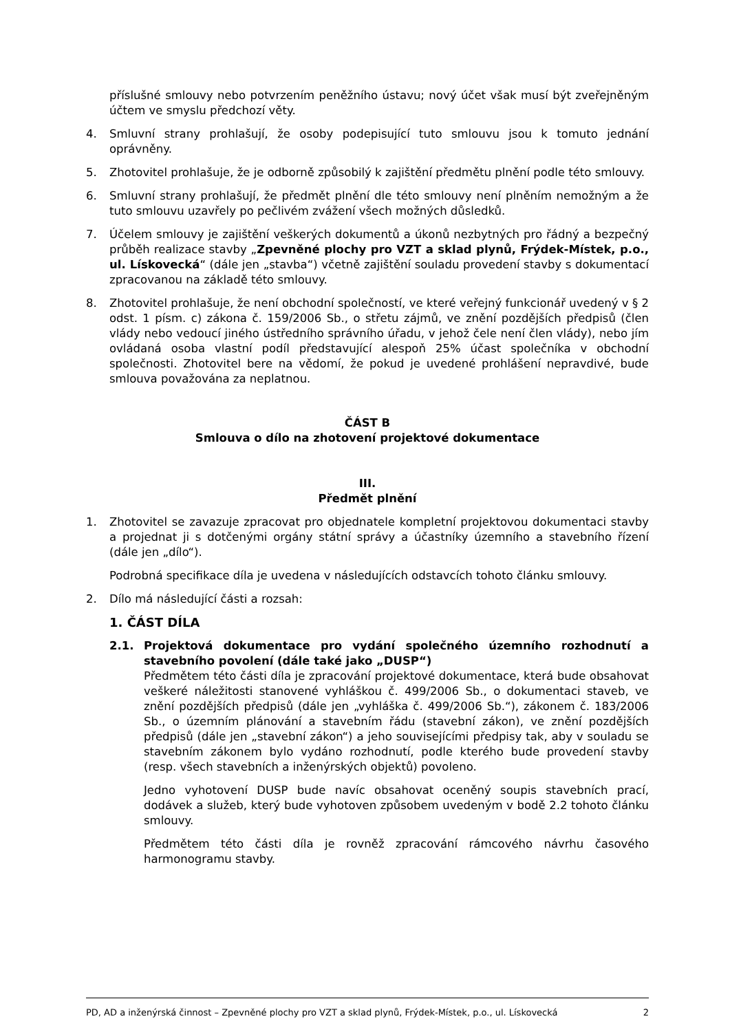příslušné smlouvy nebo potvrzením peněžního ústavu; nový účet však musí být zveřejněným účtem ve smyslu předchozí věty.
4. Smluvní strany prohlašují, že osoby podepisující tuto smlouvu jsou k tomuto jednání oprávněny.
5. Zhotovitel prohlašuje, že je odborně způsobilý k zajištění předmětu plnění podle této smlouvy.
6. Smluvní strany prohlašují, že předmět plnění dle této smlouvy není plněním nemožným a že tuto smlouvu uzavřely po pečlivém zvážení všech možných důsledků.
7. Účelem smlouvy je zajištění veškerých dokumentů a úkonů nezbytných pro řádný a bezpečný průběh realizace stavby „Zpevněné plochy pro VZT a sklad plynů, Frýdek-Místek, p.o., ul. Lískovecká“ (dále jen „stavba“) včetně zajištění souladu provedení stavby s dokumentací zpracovanou na základě této smlouvy.
8. Zhotovitel prohlašuje, že není obchodní společností, ve které veřejný funkcionář uvedený v § 2 odst. 1 písm. c) zákona č. 159/2006 Sb., o střetu zájmů, ve znění pozdějších předpisů (člen vlády nebo vedoucí jiného ústředního správního úřadu, v jehož čele není člen vlády), nebo jím ovládaná osoba vlastní podíl představující alespoň 25% účast společníka v obchodní společnosti. Zhotovitel bere na vědomí, že pokud je uvedené prohlášení nepravdivé, bude smlouva považována za neplatnou.
ČÁST B
Smlouva o dílo na zhotovení projektové dokumentace
III.
Předmět plnění
1. Zhotovitel se zavazuje zpracovat pro objednatele kompletní projektovou dokumentaci stavby a projednat ji s dotčenými orgány státní správy a účastníky územního a stavebního řízení (dále jen „dílo“).
Podrobná specifikace díla je uvedena v následujících odstavcích tohoto článku smlouvy.
2. Dílo má následující části a rozsah:
1. ČÁST DÍLA
2.1. Projektová dokumentace pro vydání společného územního rozhodnutí a stavebního povolení (dále také jako „DUSP“)
Předmětem této části díla je zpracování projektové dokumentace, která bude obsahovat veškeré náležitosti stanovené vyhláškou č. 499/2006 Sb., o dokumentaci staveb, ve znění pozdějších předpisů (dále jen „vyhláška č. 499/2006 Sb.“), zákonem č. 183/2006 Sb., o územním plánování a stavebním řádu (stavební zákon), ve znění pozdějších předpisů (dále jen „stavební zákon“) a jeho souvisejícími předpisy tak, aby v souladu se stavebním zákonem bylo vydáno rozhodnutí, podle kterého bude provedení stavby (resp. všech stavebních a inženýrských objektů) povoleno.
Jedno vyhotovení DUSP bude navíc obsahovat oceněný soupis stavebních prací, dodávek a služeb, který bude vyhotoven způsobem uvedeným v bodě 2.2 tohoto článku smlouvy.
Předmětem této části díla je rovněž zpracování rámcového návrhu časového harmonogramu stavby.
PD, AD a inženýrská činnost – Zpevněné plochy pro VZT a sklad plynů, Frýdek-Místek, p.o., ul. Lískovecká 2